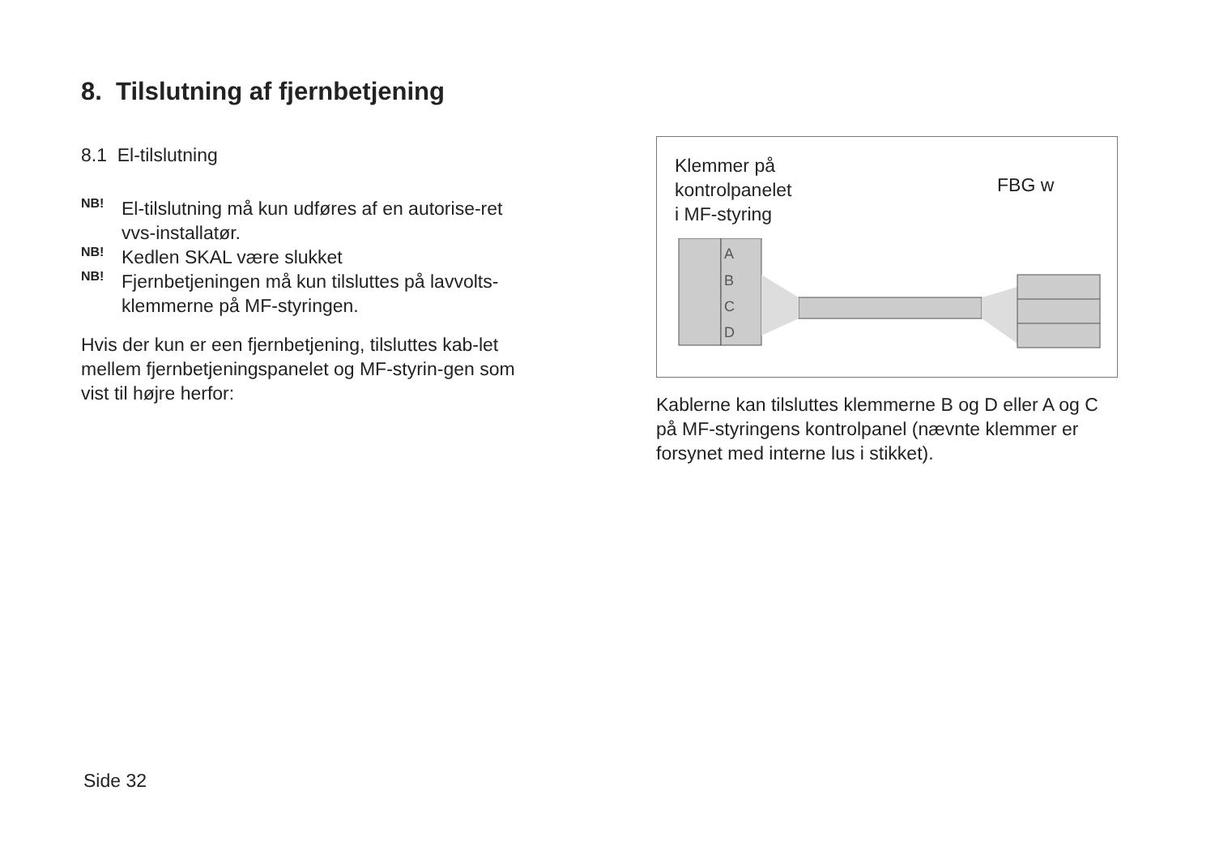8. Tilslutning af fjernbetjening
8.1 El-tilslutning
NB!
El-tilslutning må kun udføres af en autorise-ret vvs-installatør.
NB!
Kedlen SKAL være slukket
NB!
Fjernbetjeningen må kun tilsluttes på lavvolts-klemmerne på MF-styringen.
Hvis der kun er een fjernbetjening, tilsluttes kab-let mellem fjernbetjeningspanelet og MF-styrin-gen som vist til højre herfor:
Klemmer på
kontrolpanelet
i MF-styring
FBG w
A
B
C
D
Kablerne kan tilsluttes klemmerne B og D eller A og C på MF-styringens kontrolpanel (nævnte klemmer er forsynet med interne lus i stikket).
Side 32